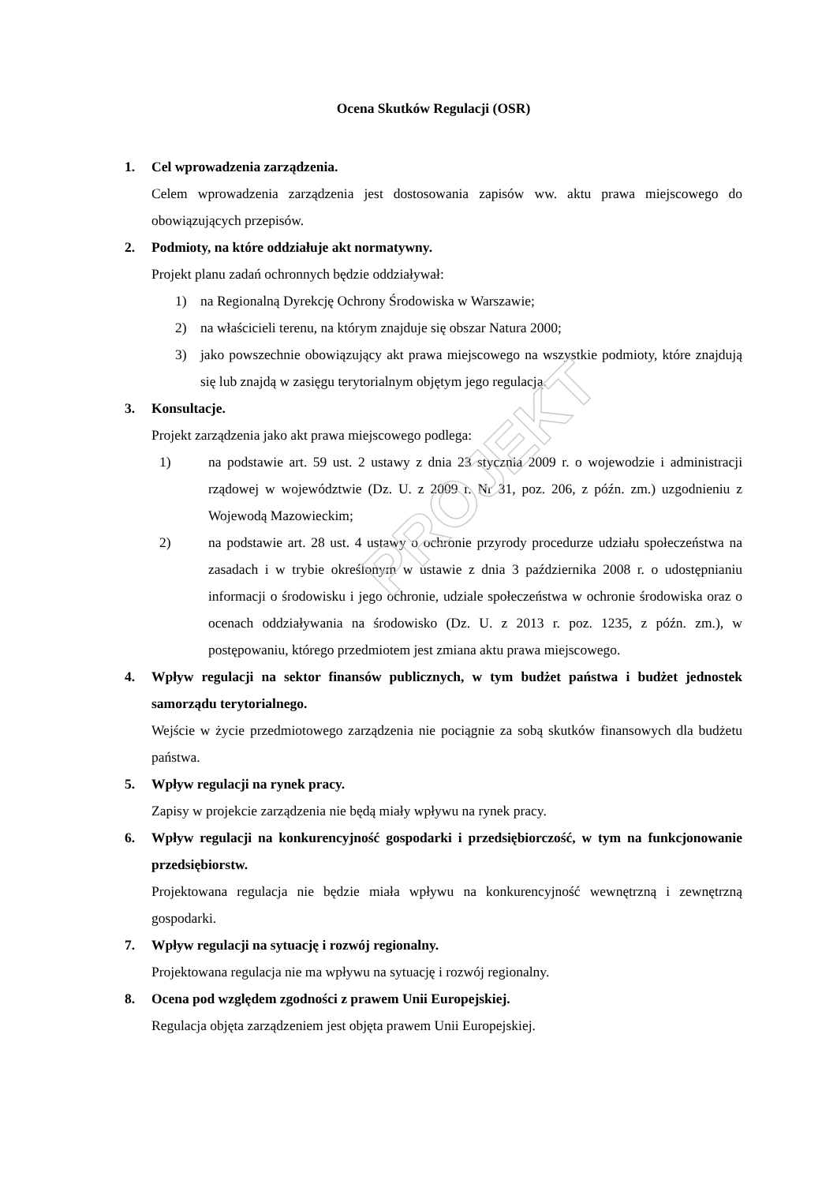PROJEKT
Ocena Skutków Regulacji (OSR)
1. Cel wprowadzenia zarządzenia.
Celem wprowadzenia zarządzenia jest dostosowania zapisów ww. aktu prawa miejscowego do obowiązujących przepisów.
2. Podmioty, na które oddziałuje akt normatywny.
Projekt planu zadań ochronnych będzie oddziaływał:
1) na Regionalną Dyrekcję Ochrony Środowiska w Warszawie;
2) na właścicieli terenu, na którym znajduje się obszar Natura 2000;
3) jako powszechnie obowiązujący akt prawa miejscowego na wszystkie podmioty, które znajdują się lub znajdą w zasięgu terytorialnym objętym jego regulacją.
3. Konsultacje.
Projekt zarządzenia jako akt prawa miejscowego podlega:
1) na podstawie art. 59 ust. 2 ustawy z dnia 23 stycznia 2009 r. o wojewodzie i administracji rządowej w województwie (Dz. U. z 2009 r. Nr 31, poz. 206, z późn. zm.) uzgodnieniu z Wojewodą Mazowieckim;
2) na podstawie art. 28 ust. 4 ustawy o ochronie przyrody procedurze udziału społeczeństwa na zasadach i w trybie określonym w ustawie z dnia 3 października 2008 r. o udostępnianiu informacji o środowisku i jego ochronie, udziale społeczeństwa w ochronie środowiska oraz o ocenach oddziaływania na środowisko (Dz. U. z 2013 r. poz. 1235, z późn. zm.), w postępowaniu, którego przedmiotem jest zmiana aktu prawa miejscowego.
4. Wpływ regulacji na sektor finansów publicznych, w tym budżet państwa i budżet jednostek samorządu terytorialnego.
Wejście w życie przedmiotowego zarządzenia nie pociągnie za sobą skutków finansowych dla budżetu państwa.
5. Wpływ regulacji na rynek pracy.
Zapisy w projekcie zarządzenia nie będą miały wpływu na rynek pracy.
6. Wpływ regulacji na konkurencyjność gospodarki i przedsiębiorczość, w tym na funkcjonowanie przedsiębiorstw.
Projektowana regulacja nie będzie miała wpływu na konkurencyjność wewnętrzną i zewnętrzną gospodarki.
7. Wpływ regulacji na sytuację i rozwój regionalny.
Projektowana regulacja nie ma wpływu na sytuację i rozwój regionalny.
8. Ocena pod względem zgodności z prawem Unii Europejskiej.
Regulacja objęta zarządzeniem jest objęta prawem Unii Europejskiej.